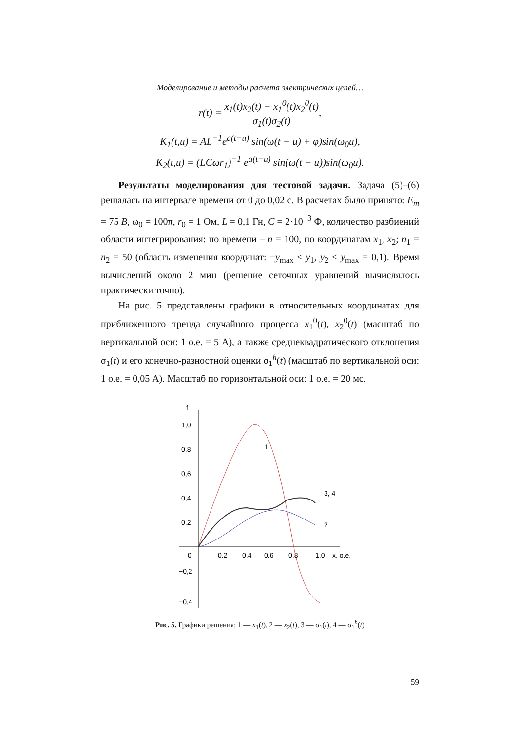Моделирование и методы расчета электрических цепей…
r(t) = x<sub>1</sub>(t)x<sub>2</sub>(t) − x<sub>1</sub><sup>0</sup>(t)x<sub>2</sub><sup>0</sup>(t) σ<sub>1</sub>(t)σ<sub>2</sub>(t),
K<sub>1</sub>(t,u) = AL<sup>−1</sup>e<sup>a(t−u)</sup> sin(ω(t − u) + φ)sin(ω<sub>0</sub>u),
K<sub>2</sub>(t,u) = (LCωr<sub>1</sub>)<sup>−1</sup> e<sup>a(t−u)</sup> sin(ω(t − u))sin(ω<sub>0</sub>u).
Результаты моделирования для тестовой задачи. Задача (5)–(6) решалась на интервале времени от 0 до 0,02 с. В расчетах было принято: E<sub>m</sub> = 75 B, ω<sub>0</sub> = 100π, r<sub>0</sub> = 1 Ом, L = 0,1 Гн, C = 2·10<sup>−3</sup> Ф, количество разбиений области интегрирования: по времени – n = 100, по координатам x<sub>1</sub>, x<sub>2</sub>; n<sub>1</sub> = n<sub>2</sub> = 50 (область изменения координат: −y<sub>max</sub> ≤ y<sub>1</sub>, y<sub>2</sub> ≤ y<sub>max</sub> = 0,1). Время вычислений около 2 мин (решение сеточных уравнений вычислялось практически точно).
На рис. 5 представлены графики в относительных координатах для приближенного тренда случайного процесса x<sub>1</sub><sup>0</sup>(t), x<sub>2</sub><sup>0</sup>(t) (масштаб по вертикальной оси: 1 о.е. = 5 А), а также среднеквадратического отклонения σ<sub>1</sub>(t) и его конечно-разностной оценки σ<sub>1</sub><sup>h</sup>(t) (масштаб по вертикальной оси: 1 о.е. = 0,05 А). Масштаб по горизонтальной оси: 1 о.е. = 20 мс.
f
1,0
0,8
0,6
0,4
0,2
0
−0,2
−0,4
0,2
0,4
0,6
0,8
1,0
x, о.е.
1
3, 4
2
Рис. 5. Графики решения: 1 — x<sub>1</sub>(t), 2 — x<sub>2</sub>(t), 3 — σ<sub>1</sub>(t), 4 — σ<sub>1</sub><sup>h</sup>(t)
59